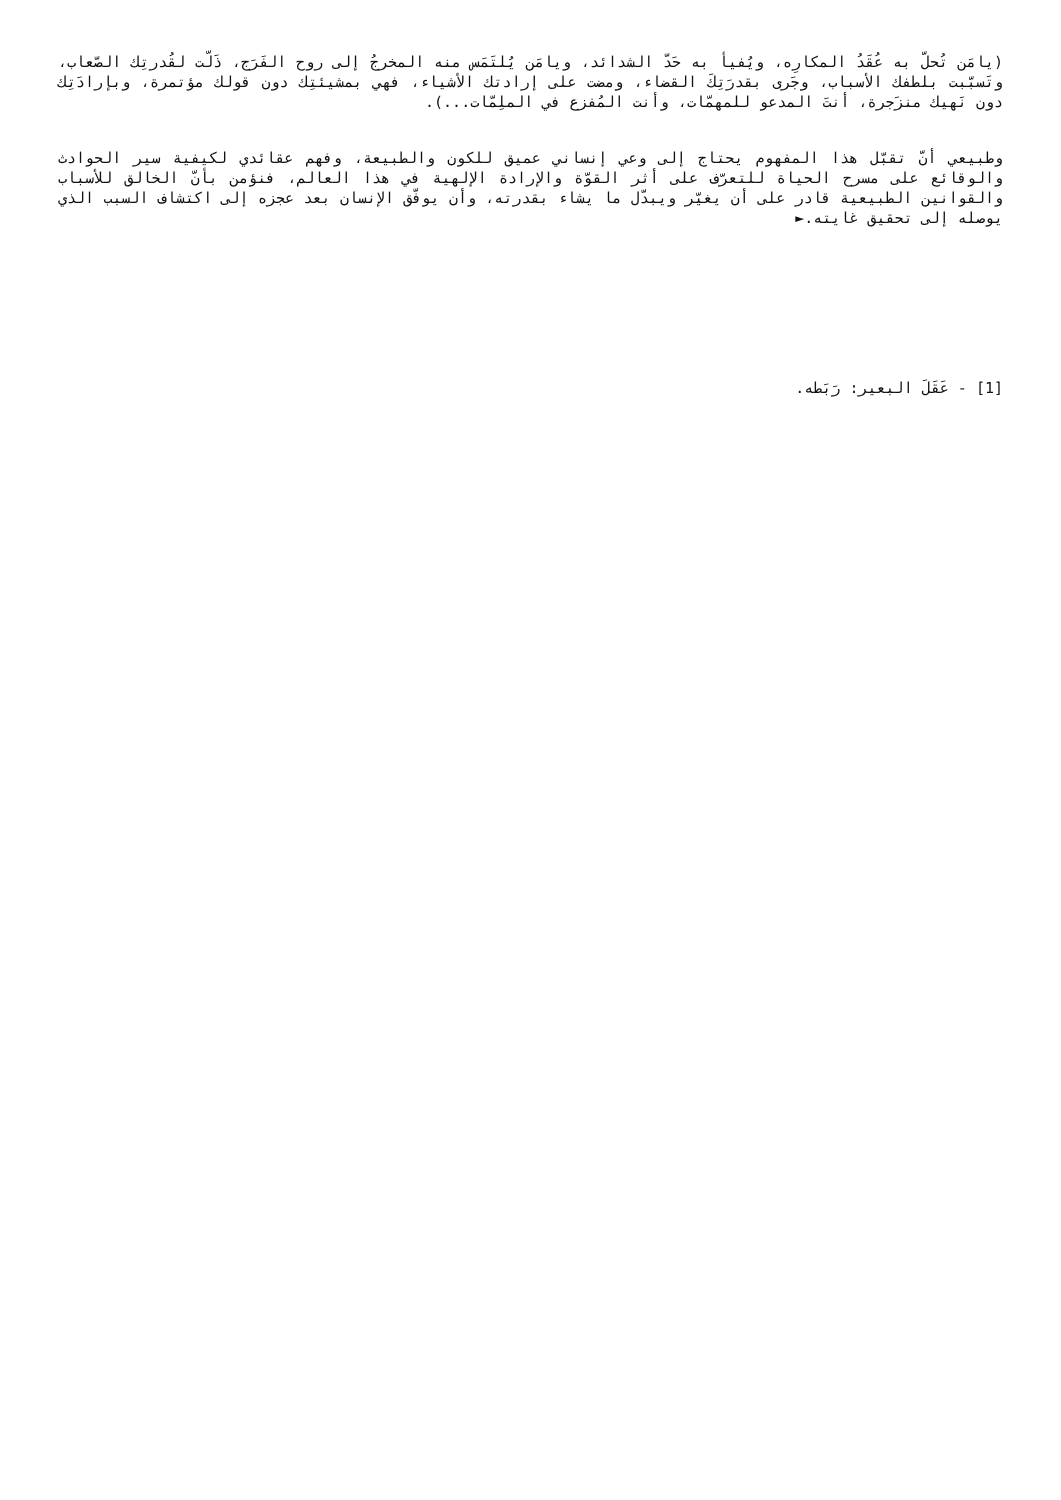(يامَن تُحلّ به عُقَدُ المكارِه، ويُفيأ به حَدّ الشدائد، ويامَن يُلتَمَس منه المخرجُ إلى روح الفَرَج، ذَلّت لقُدرتِك الصّعاب، وتَسبّبت بلطفك الأسباب، وجَرى بقدرَتِكَ القضاء، ومضت على إرادتك الأشياء، فهي بمشيئتِك دون قولك مؤتمرة، وبإرادَتِك دون نَهيك منزَجرة، أنتَ المدعو للمهمّات، وأنت المُفزع في الملِمّات...).
وطبيعي أنّ تقبّل هذا المفهوم يحتاج إلى وعي إنساني عميق للكون والطبيعة، وفهم عقائدي لكيفية سير الحوادث والوقائع على مسرح الحياة للتعرّف على أثر القوّة والإرادة الإلهية في هذا العالم، فنؤمن بأنّ الخالق للأسباب والقوانين الطبيعية قادر على أن يغيّر ويبدّل ما يشاء بقدرته، وأن يوفّق الإنسان بعد عجزه إلى اكتشاف السبب الذي يوصله إلى تحقيق غايته.►
[1] - عَقَلَ البعير: رَبَطه.